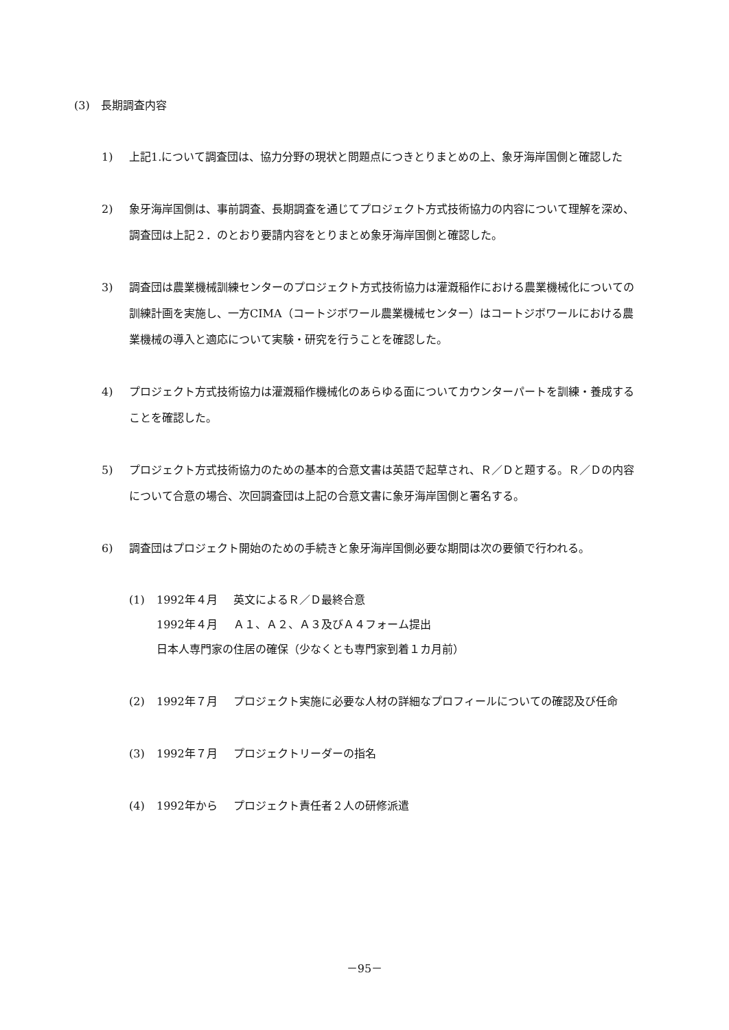(3)　長期調査内容
1) 上記1.について調査団は、協力分野の現状と問題点につきとりまとめの上、象牙海岸国側と確認した
2) 象牙海岸国側は、事前調査、長期調査を通じてプロジェクト方式技術協力の内容について理解を深め、調査団は上記２．のとおり要請内容をとりまとめ象牙海岸国側と確認した。
3) 調査団は農業機械訓練センターのプロジェクト方式技術協力は灌漑稲作における農業機械化についての訓練計画を実施し、一方CIMA（コートジボワール農業機械センター）はコートジボワールにおける農業機械の導入と適応について実験・研究を行うことを確認した。
4) プロジェクト方式技術協力は灌漑稲作機械化のあらゆる面についてカウンターパートを訓練・養成することを確認した。
5) プロジェクト方式技術協力のための基本的合意文書は英語で起草され、Ｒ／Ｄと題する。Ｒ／Ｄの内容について合意の場合、次回調査団は上記の合意文書に象牙海岸国側と署名する。
6) 調査団はプロジェクト開始のための手続きと象牙海岸国側必要な期間は次の要領で行われる。
(1) 1992年４月 英文によるＲ／Ｄ最終合意
1992年４月 Ａ１、Ａ２、Ａ３及びＡ４フォーム提出
日本人専門家の住居の確保（少なくとも専門家到着１カ月前）
(2) 1992年７月 プロジェクト実施に必要な人材の詳細なプロフィールについての確認及び任命
(3) 1992年７月 プロジェクトリーダーの指名
(4) 1992年から プロジェクト責任者２人の研修派遣
－95－